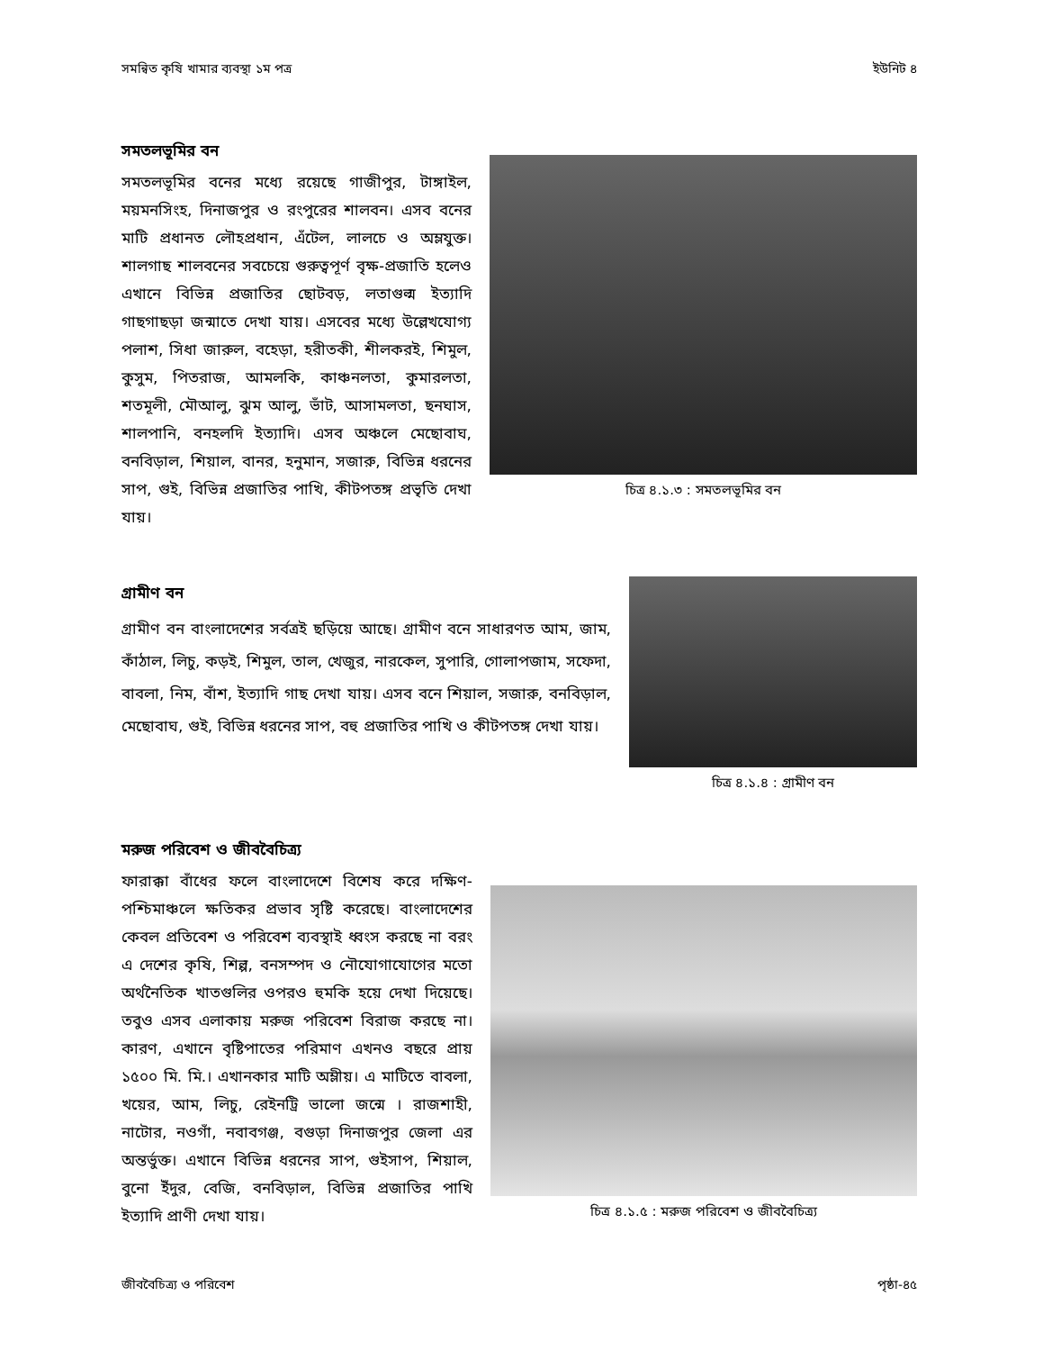সমন্বিত কৃষি খামার ব্যবস্থা ১ম পত্র ইউনিট ৪
সমতলভূমির বন
সমতলভূমির বনের মধ্যে রয়েছে গাজীপুর, টাঙ্গাইল, ময়মনসিংহ, দিনাজপুর ও রংপুরের শালবন। এসব বনের মাটি প্রধানত লৌহপ্রধান, এঁটেল, লালচে ও অম্লযুক্ত। শালগাছ শালবনের সবচেয়ে গুরুত্বপূর্ণ বৃক্ষ-প্রজাতি হলেও এখানে বিভিন্ন প্রজাতির ছোটবড়, লতাগুল্ম ইত্যাদি গাছগাছড়া জন্মাতে দেখা যায়। এসবের মধ্যে উল্লেখযোগ্য পলাশ, সিধা জারুল, বহেড়া, হরীতকী, শীলকরই, শিমুল, কুসুম, পিতরাজ, আমলকি, কাঞ্চনলতা, কুমারলতা, শতমূলী, মৌআলু, ঝুম আলু, ভাঁট, আসামলতা, ছনঘাস, শালপানি, বনহলদি ইত্যাদি। এসব অঞ্চলে মেছোবাঘ, বনবিড়াল, শিয়াল, বানর, হনুমান, সজারু, বিভিন্ন ধরনের সাপ, গুই, বিভিন্ন প্রজাতির পাখি, কীটপতঙ্গ প্রভৃতি দেখা যায়।
চিত্র ৪.১.৩ : সমতলভূমির বন
গ্রামীণ বন
গ্রামীণ বন বাংলাদেশের সর্বত্রই ছড়িয়ে আছে। গ্রামীণ বনে সাধারণত আম, জাম, কাঁঠাল, লিচু, কড়ই, শিমুল, তাল, খেজুর, নারকেল, সুপারি, গোলাপজাম, সফেদা, বাবলা, নিম, বাঁশ, ইত্যাদি গাছ দেখা যায়। এসব বনে শিয়াল, সজারু, বনবিড়াল, মেছোবাঘ, গুই, বিভিন্ন ধরনের সাপ, বহু প্রজাতির পাখি ও কীটপতঙ্গ দেখা যায়।
চিত্র ৪.১.৪ : গ্রামীণ বন
মরুজ পরিবেশ ও জীববৈচিত্র্য
ফারাক্কা বাঁধের ফলে বাংলাদেশে বিশেষ করে দক্ষিণ-পশ্চিমাঞ্চলে ক্ষতিকর প্রভাব সৃষ্টি করেছে। বাংলাদেশের কেবল প্রতিবেশ ও পরিবেশ ব্যবস্থাই ধ্বংস করছে না বরং এ দেশের কৃষি, শিল্প, বনসম্পদ ও নৌযোগাযোগের মতো অর্থনৈতিক খাতগুলির ওপরও হুমকি হয়ে দেখা দিয়েছে। তবুও এসব এলাকায় মরুজ পরিবেশ বিরাজ করছে না। কারণ, এখানে বৃষ্টিপাতের পরিমাণ এখনও বছরে প্রায় ১৫০০ মি. মি.। এখানকার মাটি অম্লীয়। এ মাটিতে বাবলা, খয়ের, আম, লিচু, রেইনট্রি ভালো জন্মে । রাজশাহী, নাটোর, নওগাঁ, নবাবগঞ্জ, বগুড়া দিনাজপুর জেলা এর অন্তর্ভুক্ত। এখানে বিভিন্ন ধরনের সাপ, গুইসাপ, শিয়াল, বুনো ইঁদুর, বেজি, বনবিড়াল, বিভিন্ন প্রজাতির পাখি ইত্যাদি প্রাণী দেখা যায়।
চিত্র ৪.১.৫ : মরুজ পরিবেশ ও জীববৈচিত্র্য
জীববৈচিত্র্য ও পরিবেশ পৃষ্ঠা-৪৫